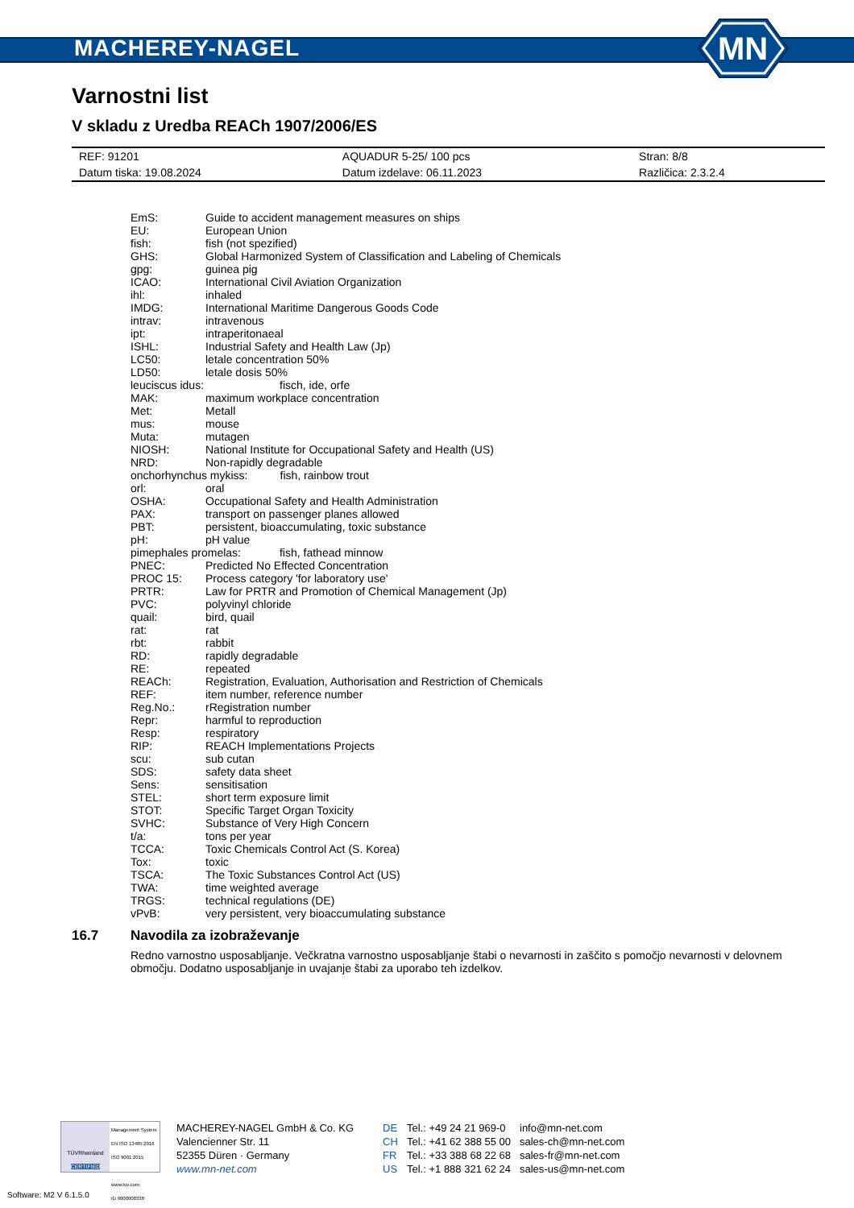MACHEREY-NAGEL
MN
Varnostni list
V skladu z Uredba REACh 1907/2006/ES
| REF: 91201 | AQUADUR 5-25/ 100 pcs | Stran: 8/8 |
| Datum tiska: 19.08.2024 | Datum izdelave: 06.11.2023 | Različica: 2.3.2.4 |
| EmS: | Guide to accident management measures on ships |
| EU: | European Union |
| fish: | fish (not spezified) |
| GHS: | Global Harmonized System of Classification and Labeling of Chemicals |
| gpg: | guinea pig |
| ICAO: | International Civil Aviation Organization |
| ihl: | inhaled |
| IMDG: | International Maritime Dangerous Goods Code |
| intrav: | intravenous |
| ipt: | intraperitonaeal |
| ISHL: | Industrial Safety and Health Law (Jp) |
| LC50: | letale concentration 50% |
| LD50: | letale dosis 50% |
| leuciscus idus: fisch, ide, orfe | |
| MAK: | maximum workplace concentration |
| Met: | Metall |
| mus: | mouse |
| Muta: | mutagen |
| NIOSH: | National Institute for Occupational Safety and Health (US) |
| NRD: | Non-rapidly degradable |
| onchorhynchus mykiss: fish, rainbow trout | |
| orl: | oral |
| OSHA: | Occupational Safety and Health Administration |
| PAX: | transport on passenger planes allowed |
| PBT: | persistent, bioaccumulating, toxic substance |
| pH: | pH value |
| pimephales promelas: fish, fathead minnow | |
| PNEC: | Predicted No Effected Concentration |
| PROC 15: | Process category 'for laboratory use' |
| PRTR: | Law for PRTR and Promotion of Chemical Management (Jp) |
| PVC: | polyvinyl chloride |
| quail: | bird, quail |
| rat: | rat |
| rbt: | rabbit |
| RD: | rapidly degradable |
| RE: | repeated |
| REACh: | Registration, Evaluation, Authorisation and Restriction of Chemicals |
| REF: | item number, reference number |
| Reg.No.: | rRegistration number |
| Repr: | harmful to reproduction |
| Resp: | respiratory |
| RIP: | REACH Implementations Projects |
| scu: | sub cutan |
| SDS: | safety data sheet |
| Sens: | sensitisation |
| STEL: | short term exposure limit |
| STOT: | Specific Target Organ Toxicity |
| SVHC: | Substance of Very High Concern |
| t/a: | tons per year |
| TCCA: | Toxic Chemicals Control Act (S. Korea) |
| Tox: | toxic |
| TSCA: | The Toxic Substances Control Act (US) |
| TWA: | time weighted average |
| TRGS: | technical regulations (DE) |
| vPvB: | very persistent, very bioaccumulating substance |
16.7 Navodila za izobraževanje
Redno varnostno usposabljanje. Večkratna varnostno usposabljanje štabi o nevarnosti in zaščito s pomočjo nevarnosti v delovnem območju. Dodatno usposabljanje in uvajanje štabi za uporabo teh izdelkov.
TÜVRheinland
CERTIFIED
Management System
EN ISO 13485:2016
ISO 9001:2015
www.tuv.com
ID 9000008338
MACHEREY-NAGEL GmbH & Co. KG
Valencienner Str. 11
52355 Düren · Germany
www.mn-net.com
DE
CH
FR
US
Tel.: +49 24 21 969-0
Tel.: +41 62 388 55 00
Tel.: +33 388 68 22 68
Tel.: +1 888 321 62 24
info@mn-net.com
sales-ch@mn-net.com
sales-fr@mn-net.com
sales-us@mn-net.com
Software: M2 V 6.1.5.0